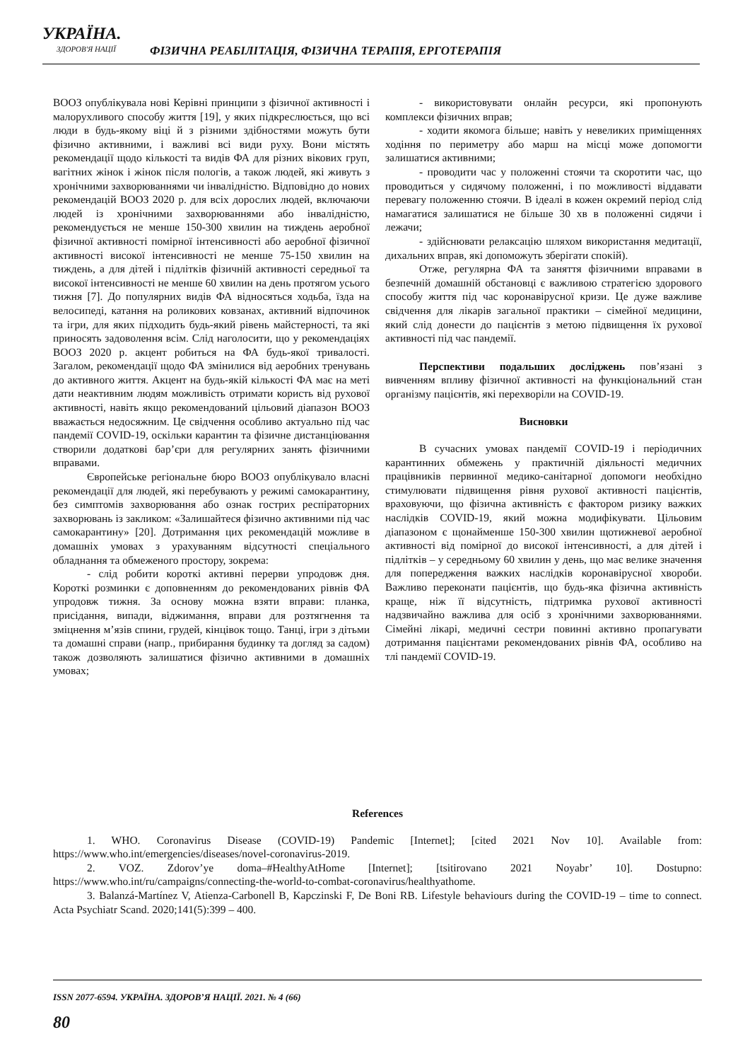УКРАЇНА.
ЗДОРОВ'Я НАЦІЇ
ФІЗИЧНА РЕАБІЛІТАЦІЯ, ФІЗИЧНА ТЕРАПІЯ, ЕРГОТЕРАПІЯ
ВООЗ опублікувала нові Керівні принципи з фізичної активності і малорухливого способу життя [19], у яких підкреслюється, що всі люди в будь-якому віці й з різними здібностями можуть бути фізично активними, і важливі всі види руху. Вони містять рекомендації щодо кількості та видів ФА для різних вікових груп, вагітних жінок і жінок після пологів, а також людей, які живуть з хронічними захворюваннями чи інвалідністю. Відповідно до нових рекомендацій ВООЗ 2020 р. для всіх дорослих людей, включаючи людей із хронічними захворюваннями або інвалідністю, рекомендується не менше 150-300 хвилин на тиждень аеробної фізичної активності помірної інтенсивності або аеробної фізичної активності високої інтенсивності не менше 75-150 хвилин на тиждень, а для дітей і підлітків фізичній активності середньої та високої інтенсивності не менше 60 хвилин на день протягом усього тижня [7]. До популярних видів ФА відносяться ходьба, їзда на велосипеді, катання на роликових ковзанах, активний відпочинок та ігри, для яких підходить будь-який рівень майстерності, та які приносять задоволення всім. Слід наголосити, що у рекомендаціях ВООЗ 2020 р. акцент робиться на ФА будь-якої тривалості. Загалом, рекомендації щодо ФА змінилися від аеробних тренувань до активного життя. Акцент на будь-якій кількості ФА має на меті дати неактивним людям можливість отримати користь від рухової активності, навіть якщо рекомендований цільовий діапазон ВООЗ вважається недосяжним. Це свідчення особливо актуально під час пандемії COVID-19, оскільки карантин та фізичне дистанціювання створили додаткові бар’єри для регулярних занять фізичними вправами.
Європейське регіональне бюро ВООЗ опублікувало власні рекомендації для людей, які перебувають у режимі самокарантину, без симптомів захворювання або ознак гострих респіраторних захворювань із закликом: «Залишайтеся фізично активними під час самокарантину» [20]. Дотримання цих рекомендацій можливе в домашніх умовах з урахуванням відсутності спеціального обладнання та обмеженого простору, зокрема:
- слід робити короткі активні перерви упродовж дня. Короткі розминки є доповненням до рекомендованих рівнів ФА упродовж тижня. За основу можна взяти вправи: планка, присідання, випади, віджимання, вправи для розтягнення та зміцнення м’язів спини, грудей, кінцівок тощо. Танці, ігри з дітьми та домашні справи (напр., прибирання будинку та догляд за садом) також дозволяють залишатися фізично активними в домашніх умовах;
- використовувати онлайн ресурси, які пропонують комплекси фізичних вправ;
- ходити якомога більше; навіть у невеликих приміщеннях ходіння по периметру або марш на місці може допомогти залишатися активними;
- проводити час у положенні стоячи та скоротити час, що проводиться у сидячому положенні, і по можливості віддавати перевагу положенню стоячи. В ідеалі в кожен окремий період слід намагатися залишатися не більше 30 хв в положенні сидячи і лежачи;
- здійснювати релаксацію шляхом використання медитації, дихальних вправ, які допоможуть зберігати спокій).
Отже, регулярна ФА та заняття фізичними вправами в безпечній домашній обстановці є важливою стратегією здорового способу життя під час коронавірусної кризи. Це дуже важливе свідчення для лікарів загальної практики – сімейної медицини, який слід донести до пацієнтів з метою підвищення їх рухової активності під час пандемії.
Перспективи подальших досліджень пов’язані з вивченням впливу фізичної активності на функціональний стан організму пацієнтів, які перехворіли на COVID-19.
Висновки
В сучасних умовах пандемії COVID-19 і періодичних карантинних обмежень у практичній діяльності медичних працівників первинної медико-санітарної допомоги необхідно стимулювати підвищення рівня рухової активності пацієнтів, враховуючи, що фізична активність є фактором ризику важких наслідків COVID-19, який можна модифікувати. Цільовим діапазоном є щонайменше 150-300 хвилин щотижневої аеробної активності від помірної до високої інтенсивності, а для дітей і підлітків – у середньому 60 хвилин у день, що має велике значення для попередження важких наслідків коронавірусної хвороби. Важливо переконати пацієнтів, що будь-яка фізична активність краще, ніж її відсутність, підтримка рухової активності надзвичайно важлива для осіб з хронічними захворюваннями. Сімейні лікарі, медичні сестри повинні активно пропагувати дотримання пацієнтами рекомендованих рівнів ФА, особливо на тлі пандемії COVID-19.
References
1. WHO. Coronavirus Disease (COVID-19) Pandemic [Internet]; [cited 2021 Nov 10]. Available from: https://www.who.int/emergencies/diseases/novel-coronavirus-2019.
2. VOZ. Zdorov’ye doma–#HealthyAtHome [Internet]; [tsitirovano 2021 Noyabr’ 10]. Dostupno: https://www.who.int/ru/campaigns/connecting-the-world-to-combat-coronavirus/healthyathome.
3. Balanzá-Martínez V, Atienza-Carbonell B, Kapczinski F, De Boni RB. Lifestyle behaviours during the COVID-19 – time to connect. Acta Psychiatr Scand. 2020;141(5):399 – 400.
ISSN 2077-6594. УКРАЇНА. ЗДОРОВ’Я НАЦІЇ. 2021. № 4 (66)
80